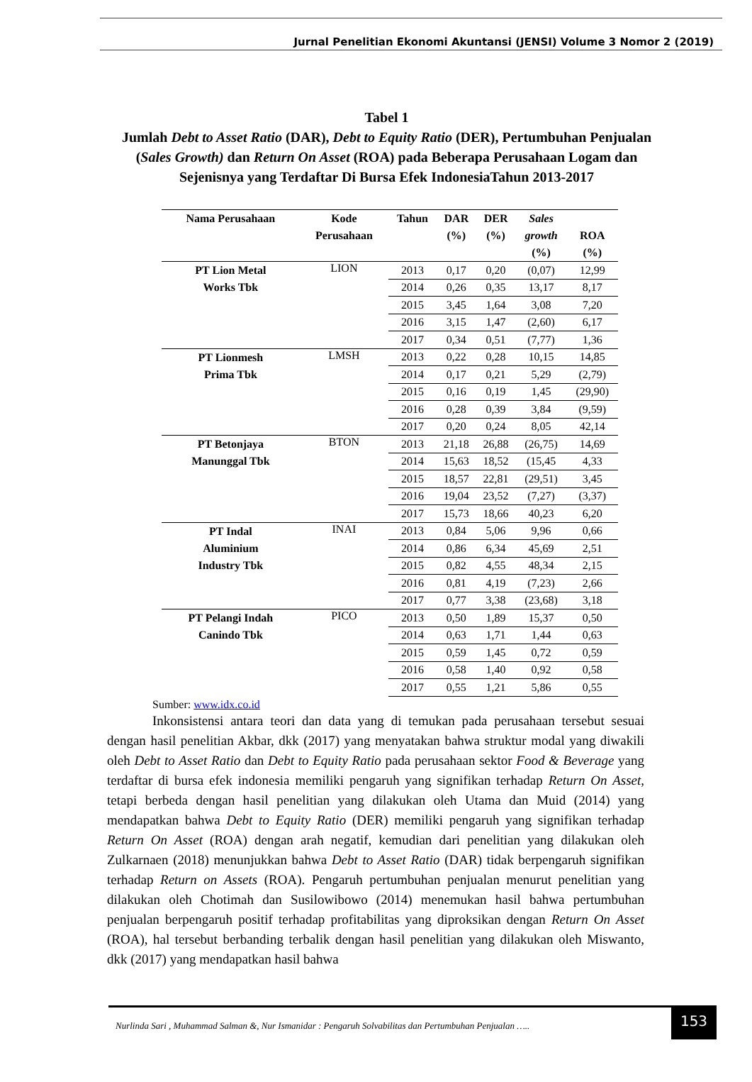Jurnal Penelitian Ekonomi Akuntansi (JENSI) Volume 3 Nomor 2 (2019)
Tabel 1
Jumlah Debt to Asset Ratio (DAR), Debt to Equity Ratio (DER), Pertumbuhan Penjualan (Sales Growth) dan Return On Asset (ROA) pada Beberapa Perusahaan Logam dan Sejenisnya yang Terdaftar Di Bursa Efek IndonesiaTahun 2013-2017
| Nama Perusahaan | Kode Perusahaan | Tahun | DAR (%) | DER (%) | Sales growth (%) | ROA (%) |
| --- | --- | --- | --- | --- | --- | --- |
| PT Lion Metal Works Tbk | LION | 2013 | 0,17 | 0,20 | (0,07) | 12,99 |
| | | 2014 | 0,26 | 0,35 | 13,17 | 8,17 |
| | | 2015 | 3,45 | 1,64 | 3,08 | 7,20 |
| | | 2016 | 3,15 | 1,47 | (2,60) | 6,17 |
| | | 2017 | 0,34 | 0,51 | (7,77) | 1,36 |
| PT Lionmesh Prima Tbk | LMSH | 2013 | 0,22 | 0,28 | 10,15 | 14,85 |
| | | 2014 | 0,17 | 0,21 | 5,29 | (2,79) |
| | | 2015 | 0,16 | 0,19 | 1,45 | (29,90) |
| | | 2016 | 0,28 | 0,39 | 3,84 | (9,59) |
| | | 2017 | 0,20 | 0,24 | 8,05 | 42,14 |
| PT Betonjaya Manunggal Tbk | BTON | 2013 | 21,18 | 26,88 | (26,75) | 14,69 |
| | | 2014 | 15,63 | 18,52 | (15,45 | 4,33 |
| | | 2015 | 18,57 | 22,81 | (29,51) | 3,45 |
| | | 2016 | 19,04 | 23,52 | (7,27) | (3,37) |
| | | 2017 | 15,73 | 18,66 | 40,23 | 6,20 |
| PT Indal Aluminium Industry Tbk | INAI | 2013 | 0,84 | 5,06 | 9,96 | 0,66 |
| | | 2014 | 0,86 | 6,34 | 45,69 | 2,51 |
| | | 2015 | 0,82 | 4,55 | 48,34 | 2,15 |
| | | 2016 | 0,81 | 4,19 | (7,23) | 2,66 |
| | | 2017 | 0,77 | 3,38 | (23,68) | 3,18 |
| PT Pelangi Indah Canindo Tbk | PICO | 2013 | 0,50 | 1,89 | 15,37 | 0,50 |
| | | 2014 | 0,63 | 1,71 | 1,44 | 0,63 |
| | | 2015 | 0,59 | 1,45 | 0,72 | 0,59 |
| | | 2016 | 0,58 | 1,40 | 0,92 | 0,58 |
| | | 2017 | 0,55 | 1,21 | 5,86 | 0,55 |
Sumber: www.idx.co.id
Inkonsistensi antara teori dan data yang di temukan pada perusahaan tersebut sesuai dengan hasil penelitian Akbar, dkk (2017) yang menyatakan bahwa struktur modal yang diwakili oleh Debt to Asset Ratio dan Debt to Equity Ratio pada perusahaan sektor Food & Beverage yang terdaftar di bursa efek indonesia memiliki pengaruh yang signifikan terhadap Return On Asset, tetapi berbeda dengan hasil penelitian yang dilakukan oleh Utama dan Muid (2014) yang mendapatkan bahwa Debt to Equity Ratio (DER) memiliki pengaruh yang signifikan terhadap Return On Asset (ROA) dengan arah negatif, kemudian dari penelitian yang dilakukan oleh Zulkarnaen (2018) menunjukkan bahwa Debt to Asset Ratio (DAR) tidak berpengaruh signifikan terhadap Return on Assets (ROA). Pengaruh pertumbuhan penjualan menurut penelitian yang dilakukan oleh Chotimah dan Susilowibowo (2014) menemukan hasil bahwa pertumbuhan penjualan berpengaruh positif terhadap profitabilitas yang diproksikan dengan Return On Asset (ROA), hal tersebut berbanding terbalik dengan hasil penelitian yang dilakukan oleh Miswanto, dkk (2017) yang mendapatkan hasil bahwa
Nurlinda Sari , Muhammad Salman &, Nur Ismanidar : Pengaruh Solvabilitas dan Pertumbuhan Penjualan …..
153